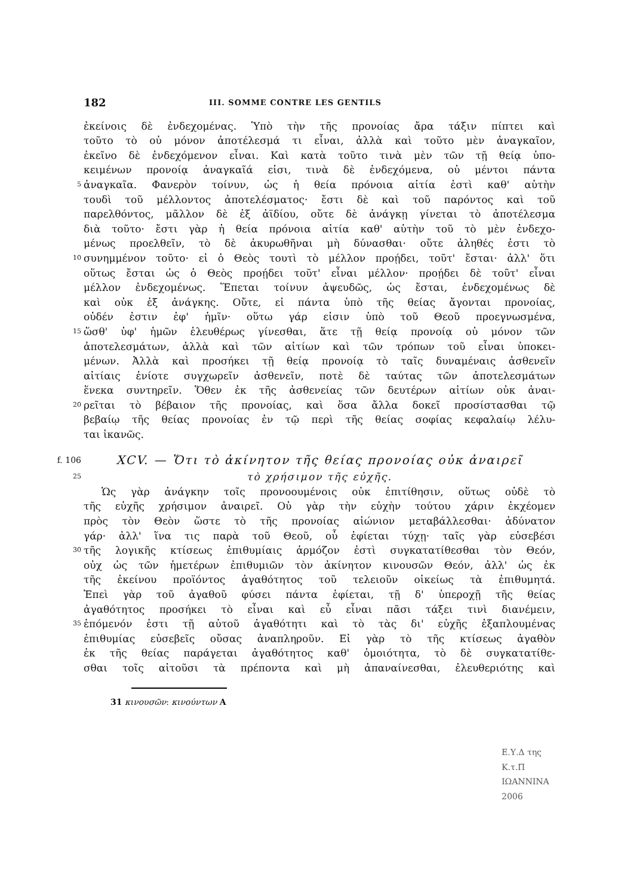182 III. SOMME CONTRE LES GENTILS
ἐκείνοις δὲ ἐνδεχομένας. Ὑπὸ τὴν τῆς προνοίας ἄρα τάξιν πίπτει καὶ
τοῦτο τὸ οὐ μόνον ἀποτέλεσμά τι εἶναι, ἀλλὰ καὶ τοῦτο μὲν ἀναγκαῖον,
ἐκεῖνο δὲ ἐνδεχόμενον εἶναι. Καὶ κατὰ τοῦτο τινὰ μὲν τῶν τῇ θείᾳ ὑπο-
κειμένων προνοίᾳ ἀναγκαῖά εἰσι, τινὰ δὲ ἐνδεχόμενα, οὐ μέντοι πάντα
5 ἀναγκαῖα. Φανερὸν τοίνυν, ὡς ἡ θεία πρόνοια αἰτία ἐστὶ καθ' αὑτὴν
τουδὶ τοῦ μέλλοντος ἀποτελέσματος· ἔστι δὲ καὶ τοῦ παρόντος καὶ τοῦ
παρελθόντος, μᾶλλον δὲ ἐξ ἀϊδίου, οὔτε δὲ ἀνάγκῃ γίνεται τὸ ἀποτέλεσμα
διὰ τοῦτο· ἔστι γὰρ ἡ θεία πρόνοια αἰτία καθ' αὑτὴν τοῦ τὸ μὲν ἐνδεχο-
μένως προελθεῖν, τὸ δὲ ἀκυρωθῆναι μὴ δύνασθαι· οὔτε ἀληθές ἐστι τὸ
10 συνημμένον τοῦτο· εἰ ὁ Θεὸς τουτὶ τὸ μέλλον προῄδει, τοῦτ' ἔσται· ἀλλ' ὅτι
οὕτως ἔσται ὡς ὁ Θεὸς προῄδει τοῦτ' εἶναι μέλλον· προῄδει δὲ τοῦτ' εἶναι
μέλλον ἐνδεχομένως. Ἕπεται τοίνυν ἀψευδῶς, ὡς ἔσται, ἐνδεχομένως δὲ
καὶ οὐκ ἐξ ἀνάγκης. Οὔτε, εἰ πάντα ὑπὸ τῆς θείας ἄγονται προνοίας,
οὐδέν ἐστιν ἐφ' ἡμῖν· οὕτω γάρ εἰσιν ὑπὸ τοῦ Θεοῦ προεγνωσμένα,
15 ὥσθ' ὑφ' ἡμῶν ἐλευθέρως γίνεσθαι, ἅτε τῇ θείᾳ προνοίᾳ οὐ μόνον τῶν
ἀποτελεσμάτων, ἀλλὰ καὶ τῶν αἰτίων καὶ τῶν τρόπων τοῦ εἶναι ὑποκει-
μένων. Ἀλλὰ καὶ προσήκει τῇ θείᾳ προνοίᾳ τὸ ταῖς δυναμέναις ἀσθενεῖν
αἰτίαις ἐνίοτε συγχωρεῖν ἀσθενεῖν, ποτὲ δὲ ταύτας τῶν ἀποτελεσμάτων
ἕνεκα συντηρεῖν. Ὅθεν ἐκ τῆς ἀσθενείας τῶν δευτέρων αἰτίων οὐκ ἀναι-
20 ρεῖται τὸ βέβαιον τῆς προνοίας, καὶ ὅσα ἄλλα δοκεῖ προσίστασθαι τῷ
βεβαίῳ τῆς θείας προνοίας ἐν τῷ περὶ τῆς θείας σοφίας κεφαλαίῳ λέλυ-
ται ἱκανῶς.
f. 106 XCV. — Ὅτι τὸ ἀκίνητον τῆς θείας προνοίας οὐκ ἀναιρεῖ
25 τὸ χρήσιμον τῆς εὐχῆς.
Ὡς γὰρ ἀνάγκην τοῖς προνοουμένοις οὐκ ἐπιτίθησιν, οὕτως οὐδὲ τὸ
τῆς εὐχῆς χρήσιμον ἀναιρεῖ. Οὐ γὰρ τὴν εὐχὴν τούτου χάριν ἐκχέομεν
πρὸς τὸν Θεὸν ὥστε τὸ τῆς προνοίας αἰώνιον μεταβάλλεσθαι· ἀδύνατον
γάρ· ἀλλ' ἵνα τις παρὰ τοῦ Θεοῦ, οὗ ἐφίεται τύχῃ· ταῖς γὰρ εὐσεβέσι
30 τῆς λογικῆς κτίσεως ἐπιθυμίαις ἁρμόζον ἐστὶ συγκατατίθεσθαι τὸν Θεόν,
οὐχ ὡς τῶν ἡμετέρων ἐπιθυμιῶν τὸν ἀκίνητον κινουσῶν Θεόν, ἀλλ' ὡς ἐκ
τῆς ἐκείνου προϊόντος ἀγαθότητος τοῦ τελειοῦν οἰκείως τὰ ἐπιθυμητά.
Ἐπεὶ γὰρ τοῦ ἀγαθοῦ φύσει πάντα ἐφίεται, τῇ δ' ὑπεροχῇ τῆς θείας
ἀγαθότητος προσήκει τὸ εἶναι καὶ εὖ εἶναι πᾶσι τάξει τινὶ διανέμειν,
35 ἑπόμενόν ἐστι τῇ αὐτοῦ ἀγαθότητι καὶ τὸ τὰς δι' εὐχῆς ἐξαπλουμένας
ἐπιθυμίας εὐσεβεῖς οὔσας ἀναπληροῦν. Εἰ γὰρ τὸ τῆς κτίσεως ἀγαθὸν
ἐκ τῆς θείας παράγεται ἀγαθότητος καθ' ὁμοιότητα, τὸ δὲ συγκατατίθε-
σθαι τοῖς αἰτοῦσι τὰ πρέποντα καὶ μὴ ἀπαναίνεσθαι, ἐλευθεριότης καὶ
31 κινουσῶν: κινούντων A
Ε.Υ.Δ της Κ.τ.Π
ΙΩΑΝΝΙΝΑ 2006